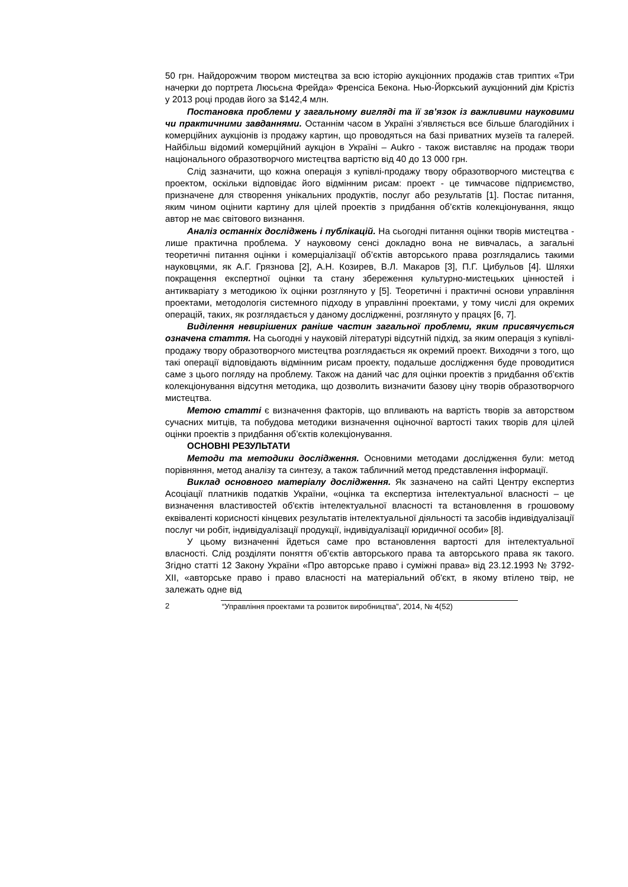50 грн. Найдорожчим твором мистецтва за всю історію аукціонних продажів став триптих «Три начерки до портрета Люсьєна Фрейда» Френсіса Бекона. Нью-Йоркський аукціонний дім Крістіз у 2013 році продав його за $142,4 млн.
Постановка проблеми у загальному вигляді та її зв’язок із важливими науковими чи практичними завданнями. Останнім часом в Україні з’являється все більше благодійних і комерційних аукціонів із продажу картин, що проводяться на базі приватних музеїв та галерей. Найбільш відомий комерційний аукціон в Україні – Aukro - також виставляє на продаж твори національного образотворчого мистецтва вартістю від 40 до 13 000 грн.
Слід зазначити, що кожна операція з купівлі-продажу твору образотворчого мистецтва є проектом, оскільки відповідає його відмінним рисам: проект - це тимчасове підприємство, призначене для створення унікальних продуктів, послуг або результатів [1]. Постає питання, яким чином оцінити картину для цілей проектів з придбання об’єктів колекціонування, якщо автор не має світового визнання.
Аналіз останніх досліджень і публікацій. На сьогодні питання оцінки творів мистецтва - лише практична проблема. У науковому сенсі докладно вона не вивчалась, а загальні теоретичні питання оцінки і комерціалізації об’єктів авторського права розглядались такими науковцями, як А.Г. Грязнова [2], А.Н. Козирев, В.Л. Макаров [3], П.Г. Цибульов [4]. Шляхи покращення експертної оцінки та стану збереження культурно-мистецьких цінностей і антикваріату з методикою їх оцінки розглянуто у [5]. Теоретичні і практичні основи управління проектами, методологія системного підходу в управлінні проектами, у тому числі для окремих операцій, таких, як розглядається у даному дослідженні, розглянуто у працях [6, 7].
Виділення невирішених раніше частин загальної проблеми, яким присвячується означена стаття. На сьогодні у науковій літературі відсутній підхід, за яким операція з купівлі-продажу твору образотворчого мистецтва розглядається як окремий проект. Виходячи з того, що такі операції відповідають відмінним рисам проекту, подальше дослідження буде проводитися саме з цього погляду на проблему. Також на даний час для оцінки проектів з придбання об’єктів колекціонування відсутня методика, що дозволить визначити базову ціну творів образотворчого мистецтва.
Метою статті є визначення факторів, що впливають на вартість творів за авторством сучасних митців, та побудова методики визначення оціночної вартості таких творів для цілей оцінки проектів з придбання об’єктів колекціонування.
ОСНОВНІ РЕЗУЛЬТАТИ
Методи та методики дослідження. Основними методами дослідження були: метод порівняння, метод аналізу та синтезу, а також табличний метод представлення інформації.
Виклад основного матеріалу дослідження. Як зазначено на сайті Центру експертиз Асоціації платників податків України, «оцінка та експертиза інтелектуальної власності – це визначення властивостей об'єктів інтелектуальної власності та встановлення в грошовому еквіваленті корисності кінцевих результатів інтелектуальної діяльності та засобів індивідуалізації послуг чи робіт, індивідуалізації продукції, індивідуалізації юридичної особи» [8].
У цьому визначенні йдеться саме про встановлення вартості для інтелектуальної власності. Слід розділяти поняття об’єктів авторського права та авторського права як такого. Згідно статті 12 Закону України «Про авторське право і суміжні права» від 23.12.1993 № 3792-XII, «авторське право і право власності на матеріальний об'єкт, в якому втілено твір, не залежать одне від
2 “Управління проектами та розвиток виробництва”, 2014, № 4(52)